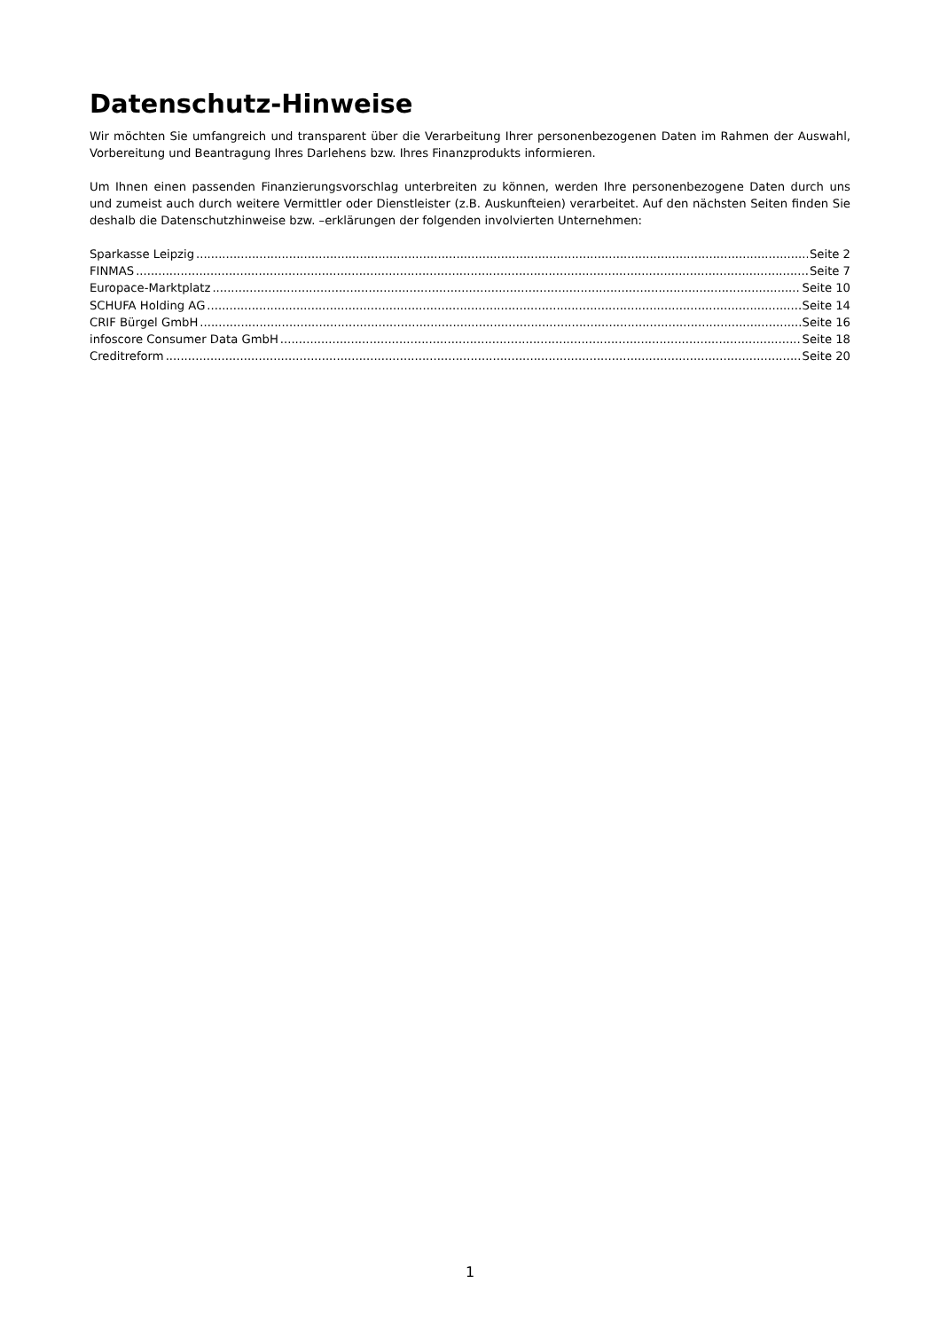Datenschutz-Hinweise
Wir möchten Sie umfangreich und transparent über die Verarbeitung Ihrer personenbezogenen Daten im Rahmen der Auswahl, Vorbereitung und Beantragung Ihres Darlehens bzw. Ihres Finanzprodukts informieren.
Um Ihnen einen passenden Finanzierungsvorschlag unterbreiten zu können, werden Ihre personenbezogene Daten durch uns und zumeist auch durch weitere Vermittler oder Dienstleister (z.B. Auskunfteien) verarbeitet. Auf den nächsten Seiten finden Sie deshalb die Datenschutzhinweise bzw. –erklärungen der folgenden involvierten Unternehmen:
Sparkasse Leipzig Seite 2
FINMAS Seite 7
Europace-Marktplatz Seite 10
SCHUFA Holding AG Seite 14
CRIF Bürgel GmbH Seite 16
infoscore Consumer Data GmbH Seite 18
Creditreform Seite 20
1